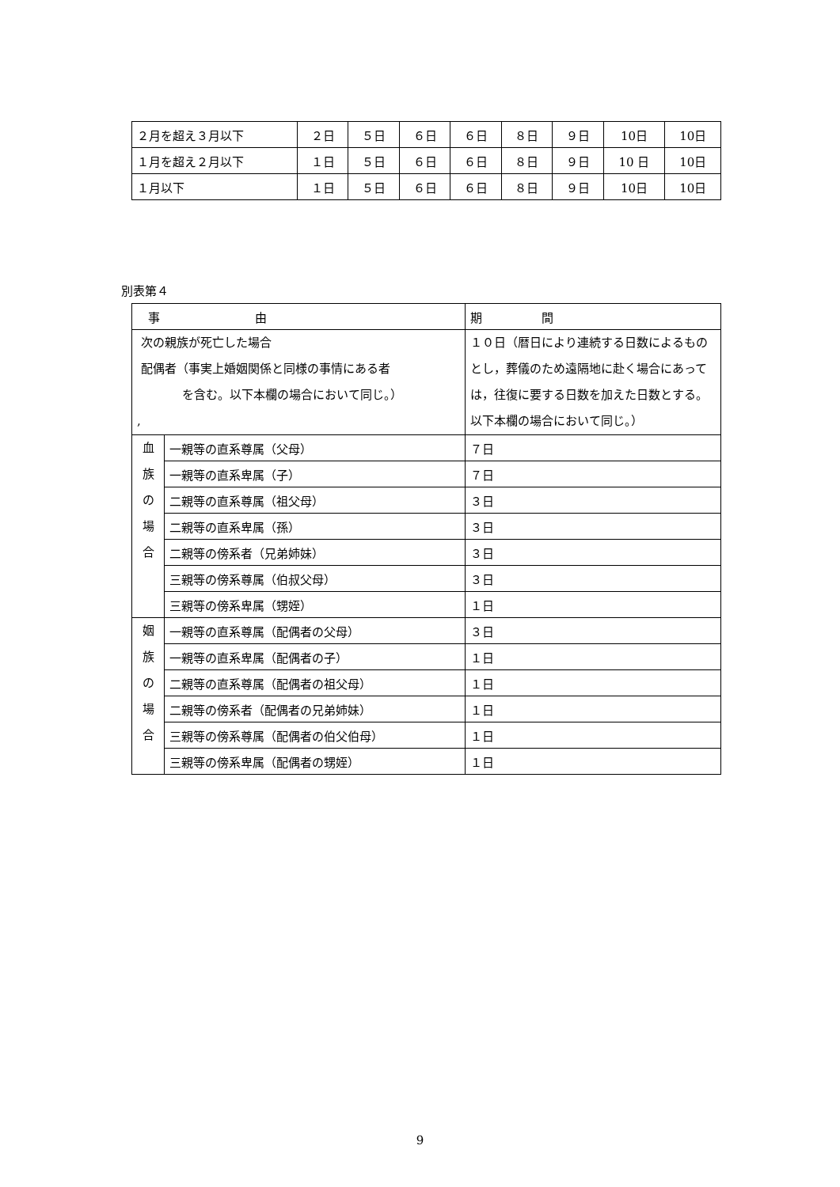| ２月を超え３月以下 | ２日 | ５日 | ６日 | ６日 | ８日 | ９日 | 10日 | 10日 |
| １月を超え２月以下 | １日 | ５日 | ６日 | ６日 | ８日 | ９日 | 10 日 | 10日 |
| １月以下 | １日 | ５日 | ６日 | ６日 | ８日 | ９日 | 10日 | 10日 |
別表第４
| 事 由 | | 期 間 |
| --- | --- | --- |
| 次の親族が死亡した場合 配偶者（事実上婚姻関係と同様の事情にある者 を含む。以下本欄の場合において同じ。） , | | １０日（暦日により連続する日数によるものとし，葬儀のため遠隔地に赴く場合にあっては，往復に要する日数を加えた日数とする。以下本欄の場合において同じ。） |
| 血 族 の 場 合 | 一親等の直系尊属（父母） | ７日 |
| | 一親等の直系卑属（子） | ７日 |
| | 二親等の直系尊属（祖父母） | ３日 |
| | 二親等の直系卑属（孫） | ３日 |
| | 二親等の傍系者（兄弟姉妹） | ３日 |
| | 三親等の傍系尊属（伯叔父母） | ３日 |
| | 三親等の傍系卑属（甥姪） | １日 |
| 姻 族 の 場 合 | 一親等の直系尊属（配偶者の父母） | ３日 |
| | 一親等の直系卑属（配偶者の子） | １日 |
| | 二親等の直系尊属（配偶者の祖父母） | １日 |
| | 二親等の傍系者（配偶者の兄弟姉妹） | １日 |
| | 三親等の傍系尊属（配偶者の伯父伯母） | １日 |
| | 三親等の傍系卑属（配偶者の甥姪） | １日 |
9